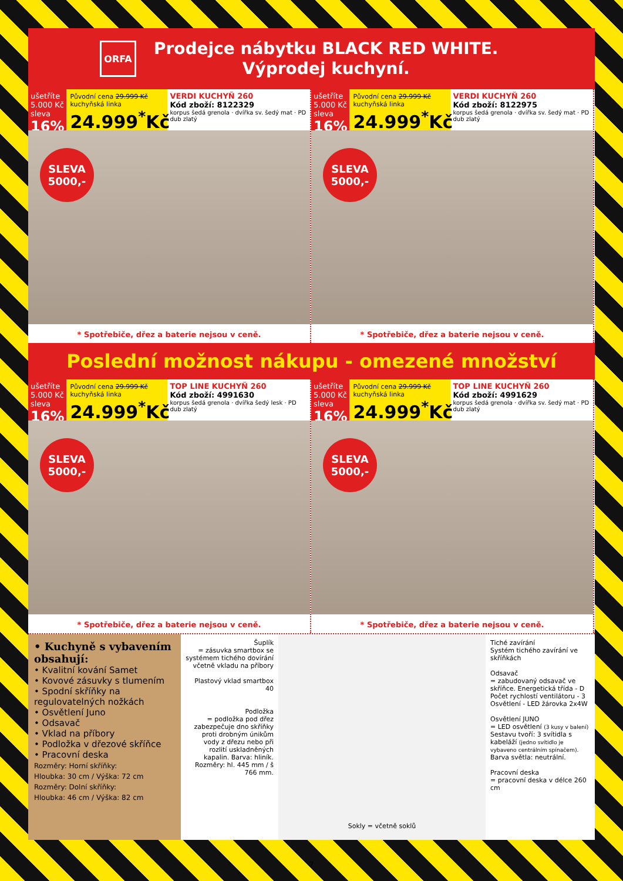ORFA
Prodejce nábytku BLACK RED WHITE.
Výprodej kuchyní.
ušetříte 5.000 Kč sleva
16%
Původní cena 29.999 Kč kuchyňská linka
24.999<sup>*</sup>Kč
VERDI KUCHYŇ 260
Kód zboží: 8122329
korpus šedá grenola · dvířka sv. šedý mat · PD dub zlatý
SLEVA
5000,-
* Spotřebiče, dřez a baterie nejsou v ceně.
ušetříte 5.000 Kč sleva
16%
Původní cena 29.999 Kč kuchyňská linka
24.999<sup>*</sup>Kč
VERDI KUCHYŇ 260
Kód zboží: 8122975
korpus šedá grenola · dvířka sv. šedý mat · PD dub zlatý
SLEVA
5000,-
* Spotřebiče, dřez a baterie nejsou v ceně.
Poslední možnost nákupu - omezené množství
ušetříte 5.000 Kč sleva
16%
Původní cena 29.999 Kč kuchyňská linka
24.999<sup>*</sup>Kč
TOP LINE KUCHYŇ 260
Kód zboží: 4991630
korpus šedá grenola · dvířka šedý lesk · PD dub zlatý
SLEVA
5000,-
* Spotřebiče, dřez a baterie nejsou v ceně.
ušetříte 5.000 Kč sleva
16%
Původní cena 29.999 Kč kuchyňská linka
24.999<sup>*</sup>Kč
TOP LINE KUCHYŇ 260
Kód zboží: 4991629
korpus šedá grenola · dvířka sv. šedý mat · PD dub zlatý
SLEVA
5000,-
* Spotřebiče, dřez a baterie nejsou v ceně.
• Kuchyně s vybavením obsahují:
• Kvalitní kování Samet
• Kovové zásuvky s tlumením
• Spodní skříňky na regulovatelných nožkách
• Osvětlení Juno
• Odsavač
• Vklad na příbory
• Podložka v dřezové skříňce
• Pracovní deska
Rozměry: Horní skříňky:
Hloubka: 30 cm / Výška: 72 cm
Rozměry: Dolní skříňky:
Hloubka: 46 cm / Výška: 82 cm
Šuplík
= zásuvka smartbox se systémem tichého dovírání včetně vkladu na příbory
Plastový vklad smartbox 40
Podložka
= podložka pod dřez zabezpečuje dno skříňky proti drobným únikům vody z dřezu nebo při rozlití uskladněných kapalin. Barva: hliník. Rozměry: hl. 445 mm / š 766 mm.
Sokly = včetně soklů
Tiché zavírání
Systém tichého zavírání ve skříňkách
Odsavač
= zabudovaný odsavač ve skříňce. Energetická třída - D Počet rychlostí ventilátoru - 3 Osvětlení - LED žárovka 2x4W
Osvětlení JUNO
= LED osvětlení (3 kusy v balení) Sestavu tvoří: 3 svítidla s kabeláží (jedno svítidlo je vybaveno centrálním spínačem). Barva světla: neutrální.
Pracovní deska
= pracovní deska v délce 260 cm
7